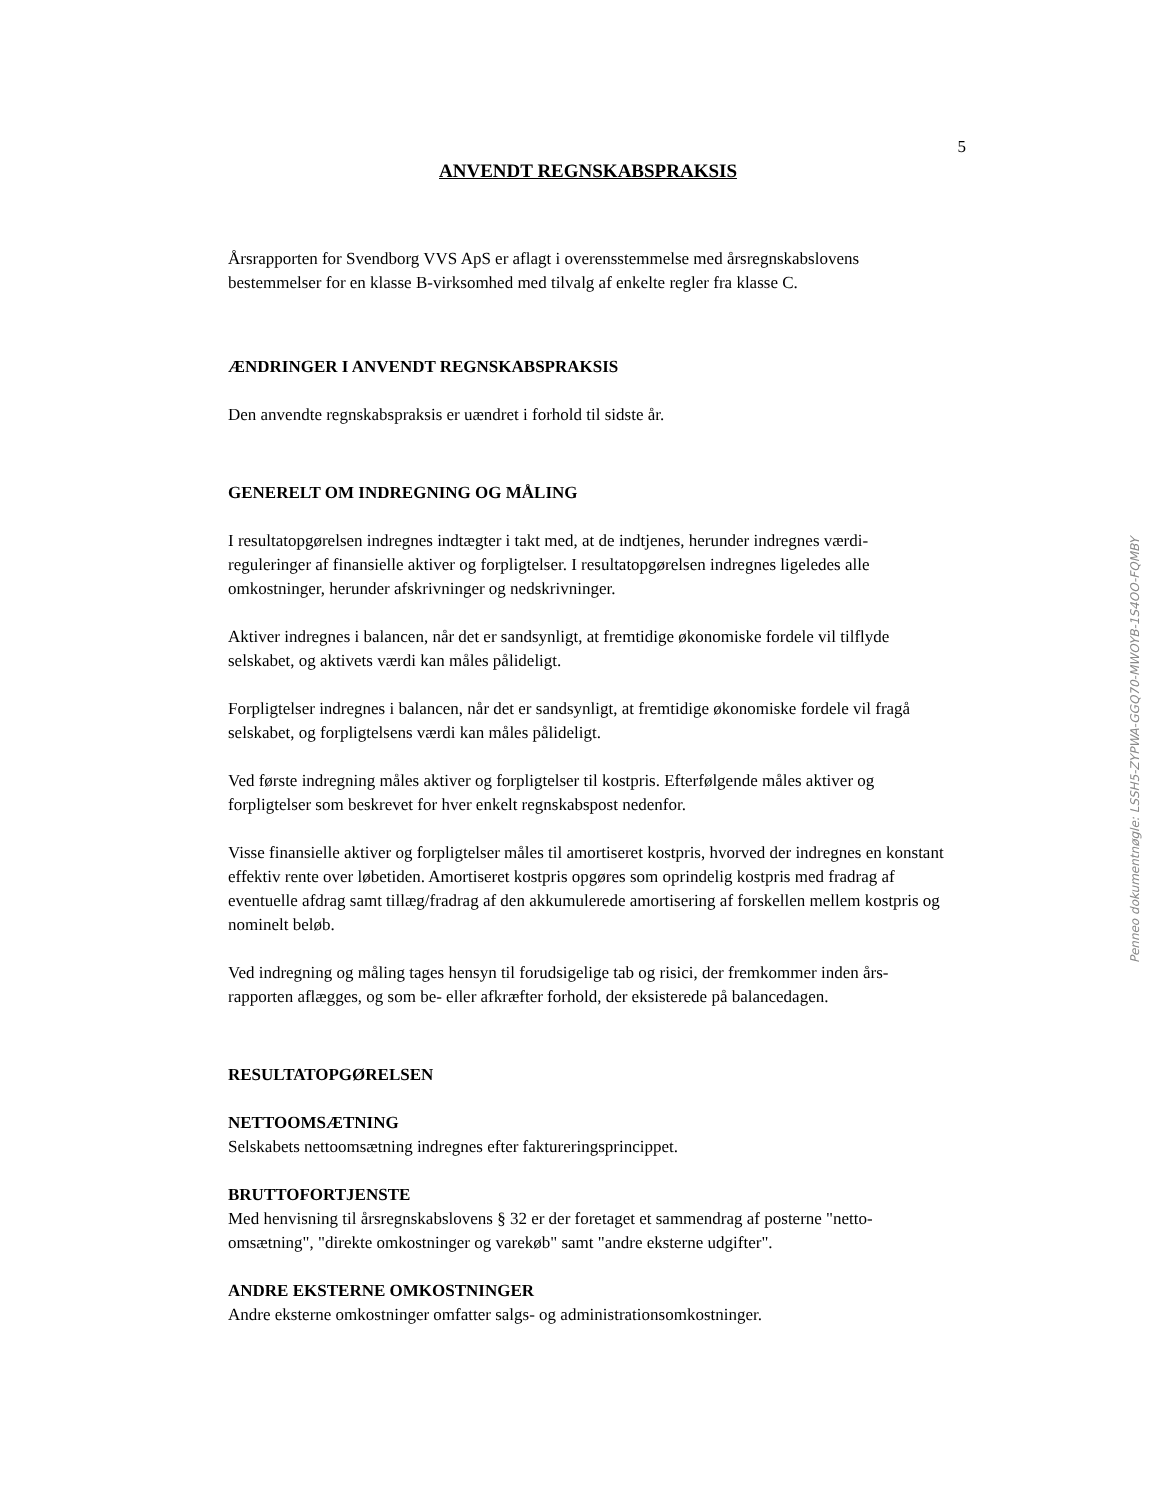5
ANVENDT REGNSKABSPRAKSIS
Årsrapporten for Svendborg VVS ApS er aflagt i overensstemmelse med årsregnskabslovens bestemmelser for en klasse B-virksomhed med tilvalg af enkelte regler fra klasse C.
ÆNDRINGER I ANVENDT REGNSKABSPRAKSIS
Den anvendte regnskabspraksis er uændret i forhold til sidste år.
GENERELT OM INDREGNING OG MÅLING
I resultatopgørelsen indregnes indtægter i takt med, at de indtjenes, herunder indregnes værdi-reguleringer af finansielle aktiver og forpligtelser. I resultatopgørelsen indregnes ligeledes alle omkostninger, herunder afskrivninger og nedskrivninger.
Aktiver indregnes i balancen, når det er sandsynligt, at fremtidige økonomiske fordele vil tilflyde selskabet, og aktivets værdi kan måles pålideligt.
Forpligtelser indregnes i balancen, når det er sandsynligt, at fremtidige økonomiske fordele vil fragå selskabet, og forpligtelsens værdi kan måles pålideligt.
Ved første indregning måles aktiver og forpligtelser til kostpris. Efterfølgende måles aktiver og forpligtelser som beskrevet for hver enkelt regnskabspost nedenfor.
Visse finansielle aktiver og forpligtelser måles til amortiseret kostpris, hvorved der indregnes en konstant effektiv rente over løbetiden. Amortiseret kostpris opgøres som oprindelig kostpris med fradrag af eventuelle afdrag samt tillæg/fradrag af den akkumulerede amortisering af forskellen mellem kostpris og nominelt beløb.
Ved indregning og måling tages hensyn til forudsigelige tab og risici, der fremkommer inden års-rapporten aflægges, og som be- eller afkræfter forhold, der eksisterede på balancedagen.
RESULTATOPGØRELSEN
NETTOOMSÆTNING
Selskabets nettoomsætning indregnes efter faktureringsprincippet.
BRUTTOFORTJENSTE
Med henvisning til årsregnskabslovens § 32 er der foretaget et sammendrag af posterne "netto-omsætning", "direkte omkostninger og varekøb" samt "andre eksterne udgifter".
ANDRE EKSTERNE OMKOSTNINGER
Andre eksterne omkostninger omfatter salgs- og administrationsomkostninger.
Penneo dokumentnøgle: LSSH5-ZYPWA-GGQ70-MWOYB-1S4OO-FQMBY